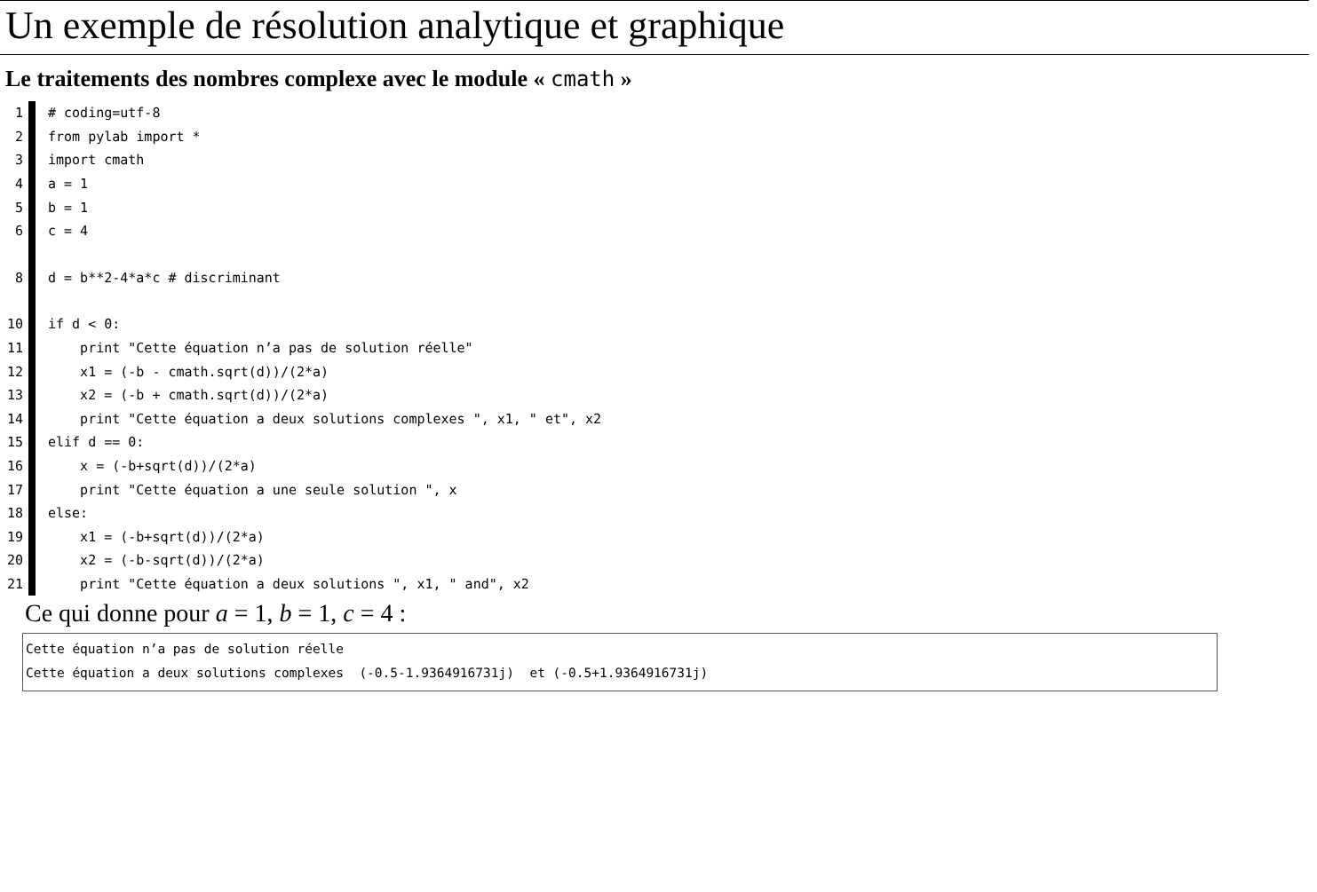Un exemple de résolution analytique et graphique
Le traitements des nombres complexe avec le module « cmath »
1 # coding=utf-8
2 from pylab import *
3 import cmath
4 a = 1
5 b = 1
6 c = 4
8 d = b**2-4*a*c # discriminant
10 if d < 0:
11 print "Cette équation n’a pas de solution réelle"
12 x1 = (-b - cmath.sqrt(d))/(2*a)
13 x2 = (-b + cmath.sqrt(d))/(2*a)
14 print "Cette équation a deux solutions complexes ", x1, " et", x2
15 elif d == 0:
16 x = (-b+sqrt(d))/(2*a)
17 print "Cette équation a une seule solution ", x
18 else:
19 x1 = (-b+sqrt(d))/(2*a)
20 x2 = (-b-sqrt(d))/(2*a)
21 print "Cette équation a deux solutions ", x1, " and", x2
Ce qui donne pour a = 1, b = 1, c = 4 :
Cette équation n’a pas de solution réelle
Cette équation a deux solutions complexes (-0.5-1.9364916731j) et (-0.5+1.9364916731j)